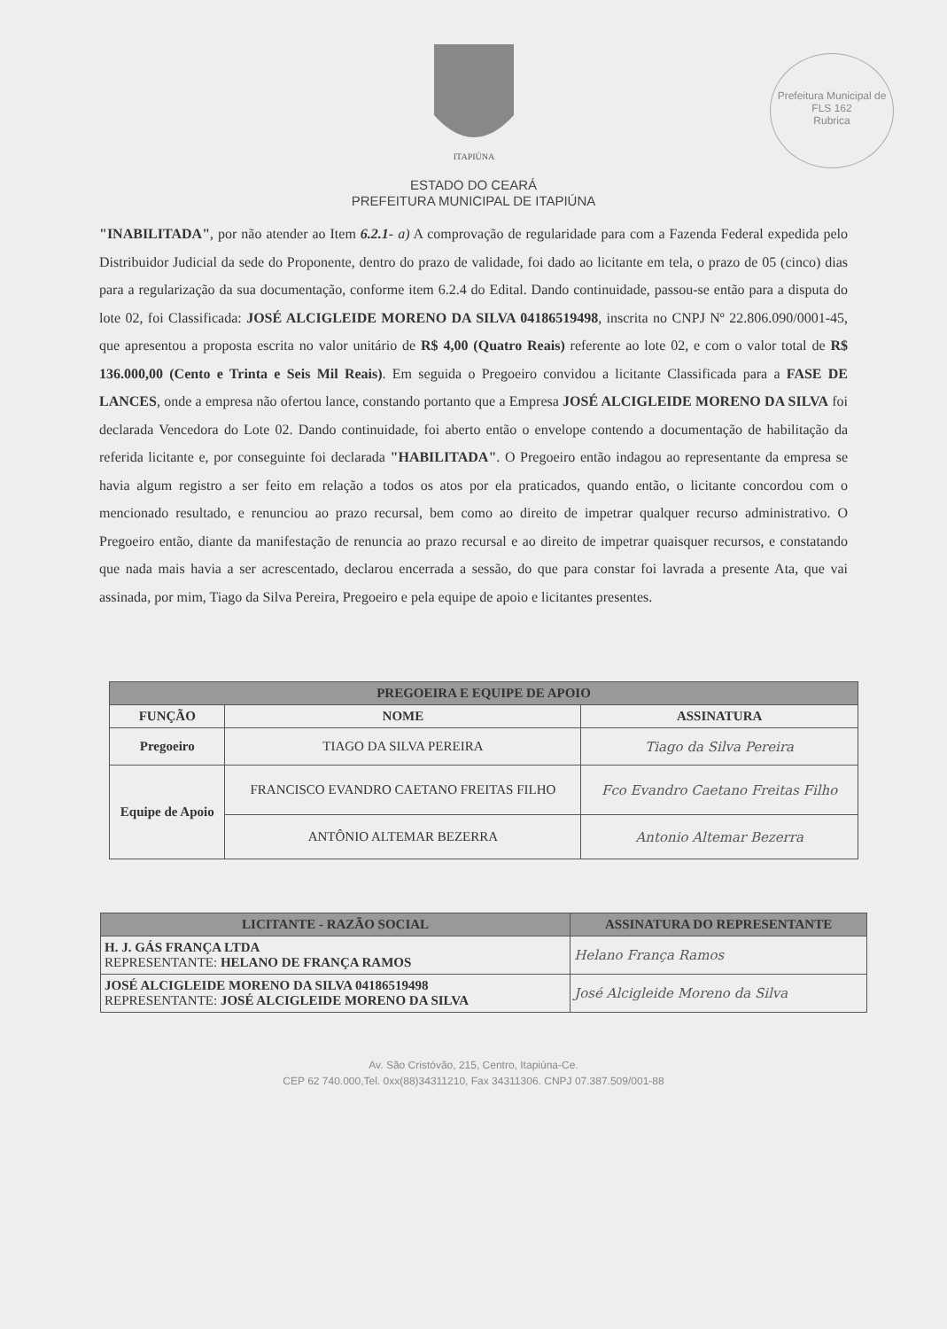ITAPIÚNA
Prefeitura Municipal de
FLS 162
Rubrica
ESTADO DO CEARÁ
PREFEITURA MUNICIPAL DE ITAPIÚNA
"INABILITADA", por não atender ao Item 6.2.1- a) A comprovação de regularidade para com a Fazenda Federal expedida pelo Distribuidor Judicial da sede do Proponente, dentro do prazo de validade, foi dado ao licitante em tela, o prazo de 05 (cinco) dias para a regularização da sua documentação, conforme item 6.2.4 do Edital. Dando continuidade, passou-se então para a disputa do lote 02, foi Classificada: JOSÉ ALCIGLEIDE MORENO DA SILVA 04186519498, inscrita no CNPJ Nº 22.806.090/0001-45, que apresentou a proposta escrita no valor unitário de R$ 4,00 (Quatro Reais) referente ao lote 02, e com o valor total de R$ 136.000,00 (Cento e Trinta e Seis Mil Reais). Em seguida o Pregoeiro convidou a licitante Classificada para a FASE DE LANCES, onde a empresa não ofertou lance, constando portanto que a Empresa JOSÉ ALCIGLEIDE MORENO DA SILVA foi declarada Vencedora do Lote 02. Dando continuidade, foi aberto então o envelope contendo a documentação de habilitação da referida licitante e, por conseguinte foi declarada "HABILITADA". O Pregoeiro então indagou ao representante da empresa se havia algum registro a ser feito em relação a todos os atos por ela praticados, quando então, o licitante concordou com o mencionado resultado, e renunciou ao prazo recursal, bem como ao direito de impetrar qualquer recurso administrativo. O Pregoeiro então, diante da manifestação de renuncia ao prazo recursal e ao direito de impetrar quaisquer recursos, e constatando que nada mais havia a ser acrescentado, declarou encerrada a sessão, do que para constar foi lavrada a presente Ata, que vai assinada, por mim, Tiago da Silva Pereira, Pregoeiro e pela equipe de apoio e licitantes presentes.
| PREGOEIRA E EQUIPE DE APOIO | | |
| --- | --- | --- |
| FUNÇÃO | NOME | ASSINATURA |
| Pregoeiro | TIAGO DA SILVA PEREIRA | Tiago da Silva Pereira |
| Equipe de Apoio | FRANCISCO EVANDRO CAETANO FREITAS FILHO | Fco Evandro Caetano Freitas Filho |
| | ANTÔNIO ALTEMAR BEZERRA | Antonio Altemar Bezerra |
| LICITANTE - RAZÃO SOCIAL | ASSINATURA DO REPRESENTANTE |
| --- | --- |
| H. J. GÁS FRANÇA LTDA REPRESENTANTE: HELANO DE FRANÇA RAMOS | Helano França Ramos |
| JOSÉ ALCIGLEIDE MORENO DA SILVA 04186519498 REPRESENTANTE: JOSÉ ALCIGLEIDE MORENO DA SILVA | José Alcigleide Moreno da Silva |
Av. São Cristóvão, 215, Centro, Itapiúna-Ce.
CEP 62 740.000,Tel. 0xx(88)34311210, Fax 34311306. CNPJ 07.387.509/001-88